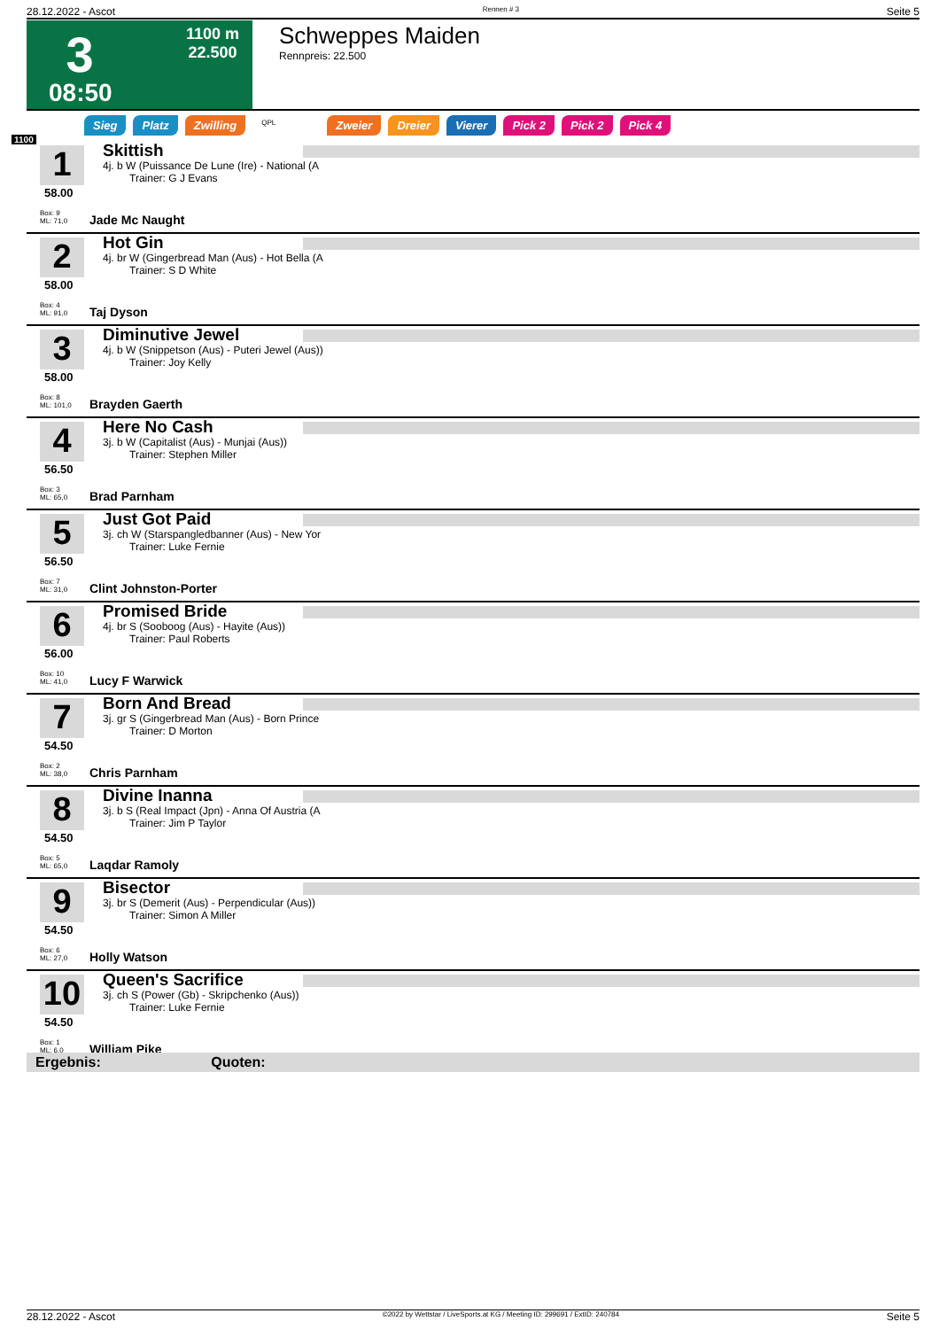28.12.2022 - Ascot Rennen # 3 Seite 5
3
1100 m
22.500
08:50
Schweppes Maiden
Rennpreis: 22.500
1100
Sieg Platz Zwilling QPL Zweier Dreier Vierer Pick 2 Pick 2 Pick 4
1
58.00
Box: 9
ML: 71,0
Skittish
4j. b W (Puissance De Lune (Ire) - National (A
Trainer: G J Evans
Jade Mc Naught
2
58.00
Box: 4
ML: 91,0
Hot Gin
4j. br W (Gingerbread Man (Aus) - Hot Bella (A
Trainer: S D White
Taj Dyson
3
58.00
Box: 8
ML: 101,0
Diminutive Jewel
4j. b W (Snippetson (Aus) - Puteri Jewel (Aus))
Trainer: Joy Kelly
Brayden Gaerth
4
56.50
Box: 3
ML: 65,0
Here No Cash
3j. b W (Capitalist (Aus) - Munjai (Aus))
Trainer: Stephen Miller
Brad Parnham
5
56.50
Box: 7
ML: 31,0
Just Got Paid
3j. ch W (Starspangledbanner (Aus) - New Yor
Trainer: Luke Fernie
Clint Johnston-Porter
6
56.00
Box: 10
ML: 41,0
Promised Bride
4j. br S (Sooboog (Aus) - Hayite (Aus))
Trainer: Paul Roberts
Lucy F Warwick
7
54.50
Box: 2
ML: 38,0
Born And Bread
3j. gr S (Gingerbread Man (Aus) - Born Prince
Trainer: D Morton
Chris Parnham
8
54.50
Box: 5
ML: 65,0
Divine Inanna
3j. b S (Real Impact (Jpn) - Anna Of Austria (A
Trainer: Jim P Taylor
Laqdar Ramoly
9
54.50
Box: 6
ML: 27,0
Bisector
3j. br S (Demerit (Aus) - Perpendicular (Aus))
Trainer: Simon A Miller
Holly Watson
10
54.50
Box: 1
ML: 6,0
Queen's Sacrifice
3j. ch S (Power (Gb) - Skripchenko (Aus))
Trainer: Luke Fernie
William Pike
Ergebnis: Quoten:
28.12.2022 - Ascot ©2022 by Wettstar / LiveSports.at KG / Meeting ID: 299691 / ExtID: 240784 Seite 5